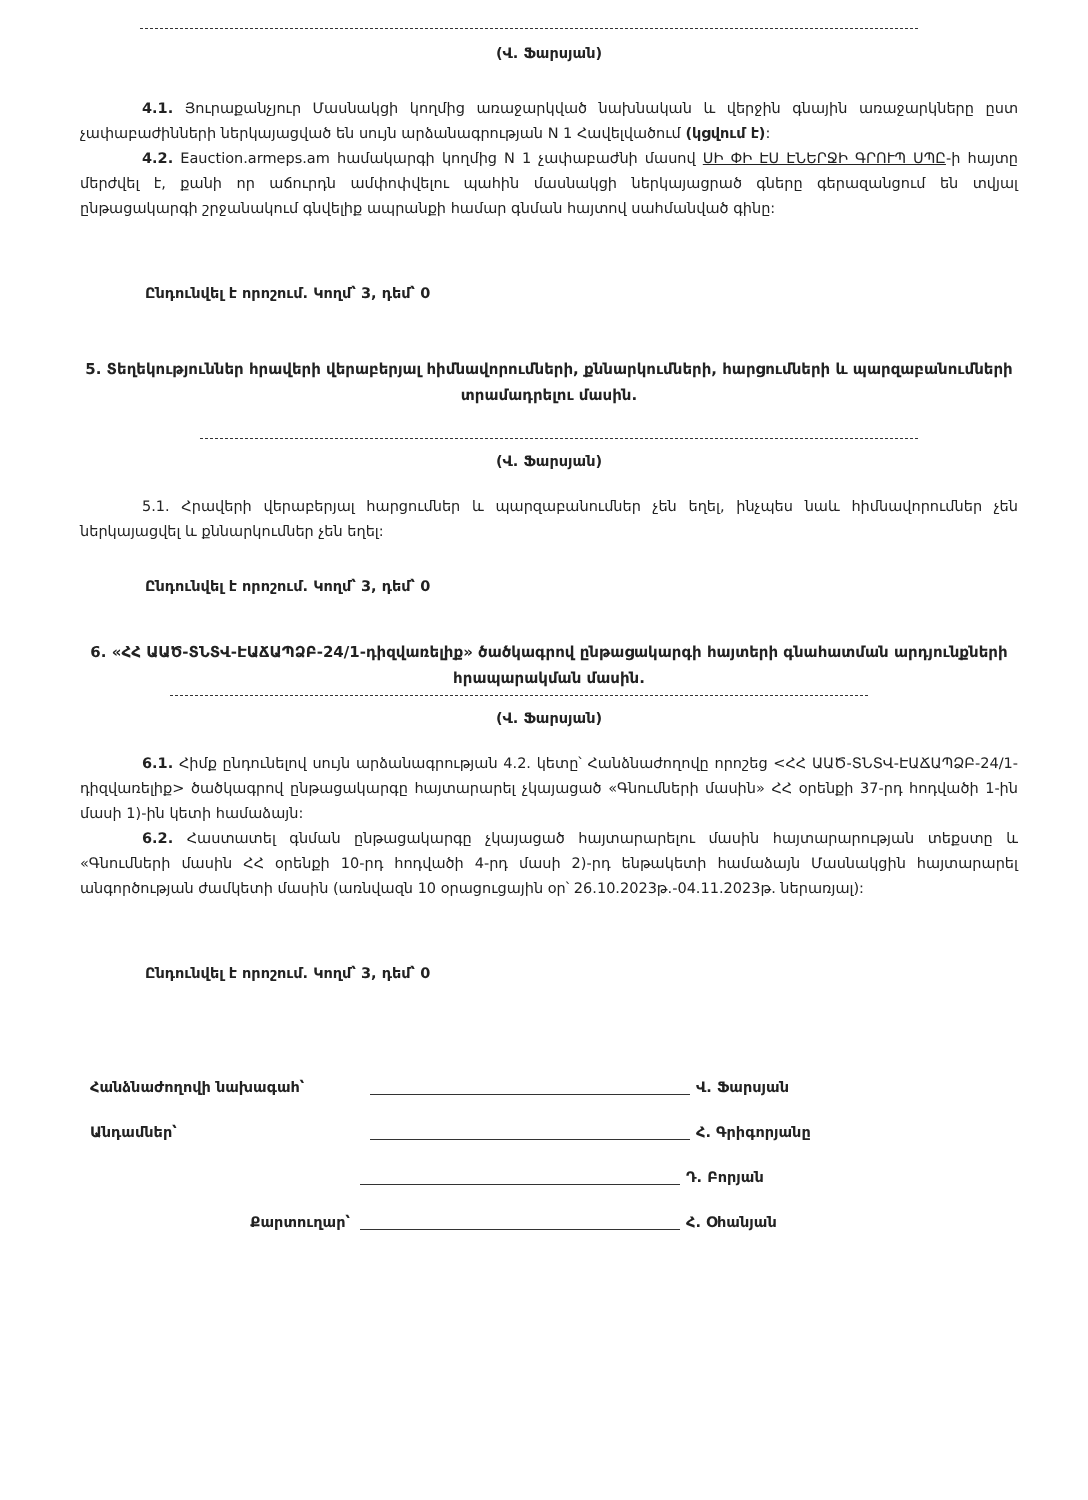(Վ. Ֆարսյան)
4.1. Յուրաքանչյուր Մասնակցի կողմից առաջարկված նախնական և վերջին գնային առաջարկները ըստ չափաբաժինների ներկայացված են սույն արձանագրության N 1 Հավելվածում (կցվում է):
4.2. Eauction.armeps.am համակարգի կողմից N 1 չափաբաժնի մասով ՍԻ ՓԻ ԷՍ ԷՆԵՐՋԻ ԳՐՈՒՊ ՍՊԸ-ի հայտը մերժվել է, քանի որ աճուրդն ամփոփվելու պահին մասնակցի ներկայացրած գները գերազանցում են տվյալ ընթացակարգի շրջանակում գնվելիք ապրանքի համար գնման հայտով սահմանված գինը:
Ընդունվել է որոշում. Կողմ՝ 3, դեմ՝ 0
5. Տեղեկություններ հրավերի վերաբերյալ հիմնավորումների, քննարկումների, հարցումների և պարզաբանումների տրամադրելու մասին.
(Վ. Ֆարսյան)
5.1. Հրավերի վերաբերյալ հարցումներ և պարզաբանումներ չեն եղել, ինչպես նաև հիմնավորումներ չեն ներկայացվել և քննարկումներ չեն եղել:
Ընդունվել է որոշում. Կողմ՝ 3, դեմ՝ 0
6. «ՀՀ ԱԱԾ-ՏՆՏՎ-ԷԱՃԱՊՁԲ-24/1-դիզվառելիք» ծածկագրով ընթացակարգի հայտերի գնահատման արդյունքների հրապարակման մասին.
(Վ. Ֆարսյան)
6.1. Հիմք ընդունելով սույն արձանագրության 4.2. կետը՝ Հանձնաժողովը որոշեց <ՀՀ ԱԱԾ-ՏՆՏՎ-ԷԱՃԱՊՁԲ-24/1-դիզվառելիք> ծածկագրով ընթացակարգը հայտարարել չկայացած «Գնումների մասին» ՀՀ օրենքի 37-րդ հոդվածի 1-ին մասի 1)-ին կետի համաձայն:
6.2. Հաստատել գնման ընթացակարգը չկայացած հայտարարելու մասին հայտարարության տեքստը և «Գնումների մասին ՀՀ օրենքի 10-րդ հոդվածի 4-րդ մասի 2)-րդ ենթակետի համաձայն Մասնակցին հայտարարել անգործության ժամկետի մասին (առնվազն 10 օրացուցային օր՝ 26.10.2023թ.-04.11.2023թ. ներառյալ):
Ընդունվել է որոշում. Կողմ՝ 3, դեմ՝ 0
Հանձնաժողովի նախագահ՝ Վ. Ֆարսյան
Անդամներ՝ Հ. Գրիգորյանը
Դ. Բորյան
Քարտուղար՝ Հ. Օհանյան